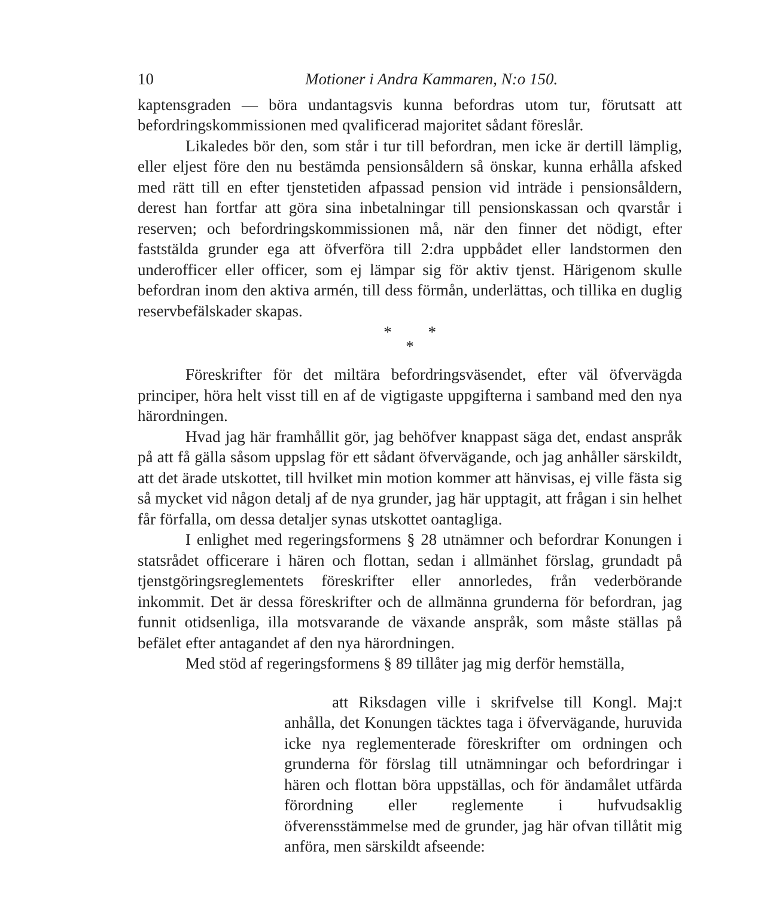10 Motioner i Andra Kammaren, N:o 150.
kaptensgraden — böra undantagsvis kunna befordras utom tur, förutsatt att befordringskommissionen med qvalificerad majoritet sådant föreslår.
Likaledes bör den, som står i tur till befordran, men icke är dertill lämplig, eller eljest före den nu bestämda pensionsåldern så önskar, kunna erhålla afsked med rätt till en efter tjenstetiden afpassad pension vid inträde i pensionsåldern, derest han fortfar att göra sina inbetalningar till pensionskassan och qvarstår i reserven; och befordringskommissionen må, när den finner det nödigt, efter faststälda grunder ega att öfverföra till 2:dra uppbådet eller landstormen den underofficer eller officer, som ej lämpar sig för aktiv tjenst. Härigenom skulle befordran inom den aktiva armén, till dess förmån, underlättas, och tillika en duglig reservbefälskader skapas.
* *
*
Föreskrifter för det miltära befordringsväsendet, efter väl öfvervägda principer, höra helt visst till en af de vigtigaste uppgifterna i samband med den nya härordningen.
Hvad jag här framhållit gör, jag behöfver knappast säga det, endast anspråk på att få gälla såsom uppslag för ett sådant öfvervägande, och jag anhåller särskildt, att det ärade utskottet, till hvilket min motion kommer att hänvisas, ej ville fästa sig så mycket vid någon detalj af de nya grunder, jag här upptagit, att frågan i sin helhet får förfalla, om dessa detaljer synas utskottet oantagliga.
I enlighet med regeringsformens § 28 utnämner och befordrar Konungen i statsrådet officerare i hären och flottan, sedan i allmänhet förslag, grundadt på tjenstgöringsreglementets föreskrifter eller annorledes, från vederbörande inkommit. Det är dessa föreskrifter och de allmänna grunderna för befordran, jag funnit otidsenliga, illa motsvarande de växande anspråk, som måste ställas på befälet efter antagandet af den nya härordningen.
Med stöd af regeringsformens § 89 tillåter jag mig derför hemställa,
att Riksdagen ville i skrifvelse till Kongl. Maj:t anhålla, det Konungen täcktes taga i öfvervägande, huruvida icke nya reglementerade föreskrifter om ordningen och grunderna för förslag till utnämningar och befordringar i hären och flottan böra uppställas, och för ändamålet utfärda förordning eller reglemente i hufvudsaklig öfverensstämmelse med de grunder, jag här ofvan tillåtit mig anföra, men särskildt afseende: